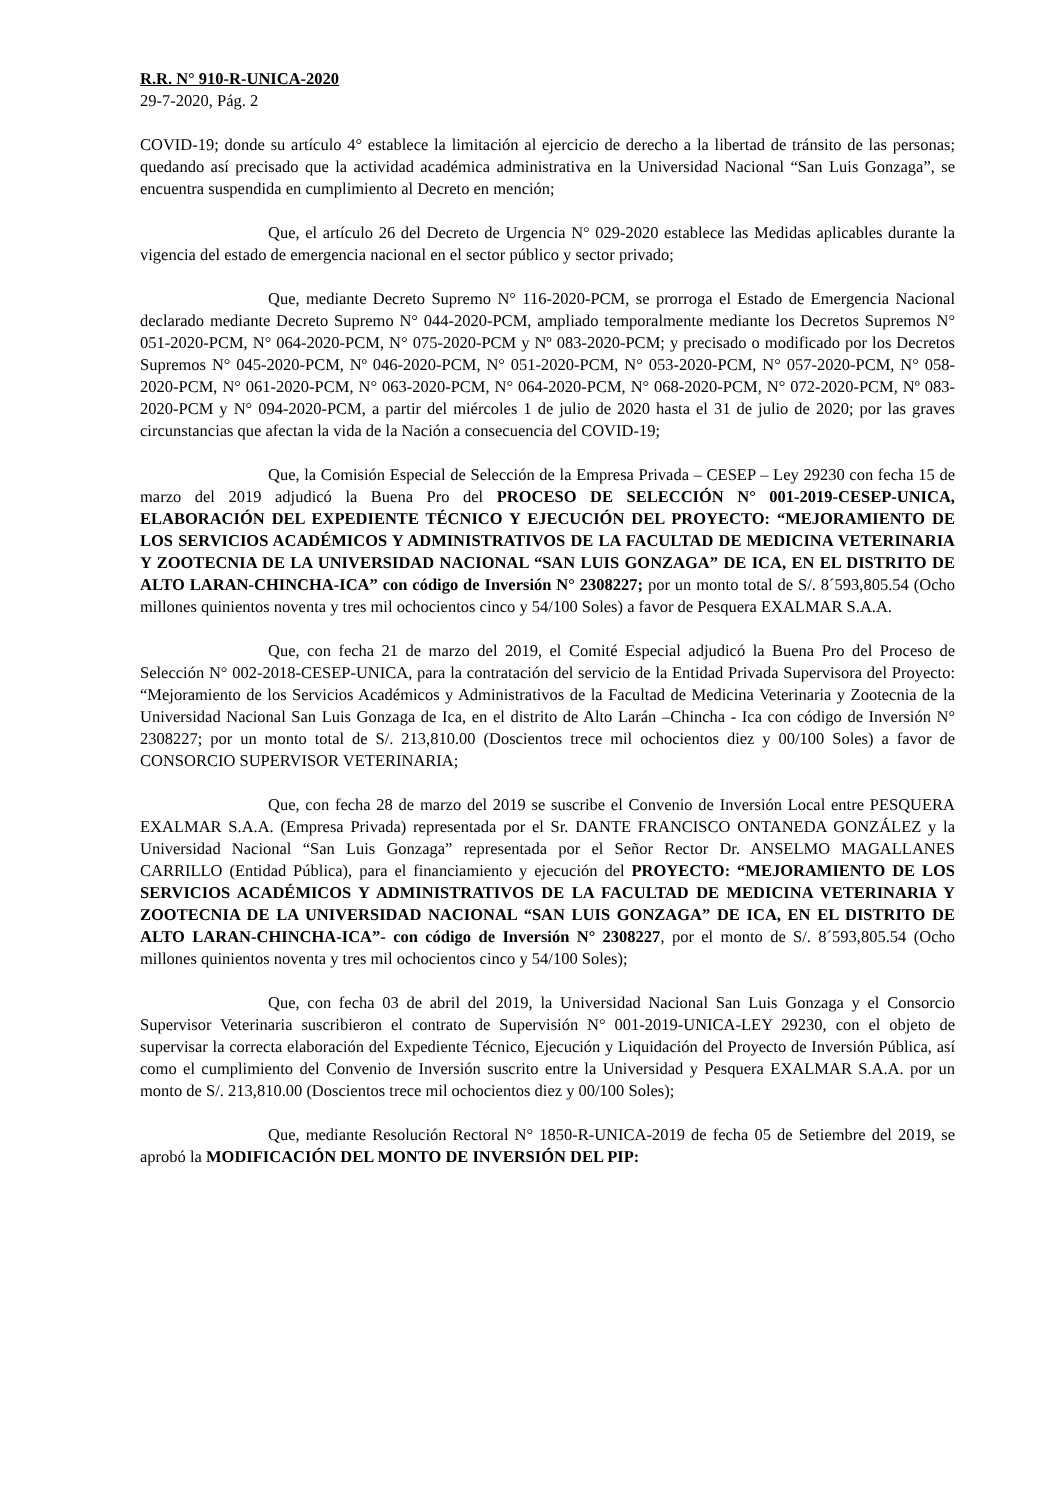R.R. N° 910-R-UNICA-2020
29-7-2020, Pág. 2
COVID-19; donde su artículo 4° establece la limitación al ejercicio de derecho a la libertad de tránsito de las personas; quedando así precisado que la actividad académica administrativa en la Universidad Nacional “San Luis Gonzaga”, se encuentra suspendida en cumplimiento al Decreto en mención;
Que, el artículo 26 del Decreto de Urgencia N° 029-2020 establece las Medidas aplicables durante la vigencia del estado de emergencia nacional en el sector público y sector privado;
Que, mediante Decreto Supremo N° 116-2020-PCM, se prorroga el Estado de Emergencia Nacional declarado mediante Decreto Supremo N° 044-2020-PCM, ampliado temporalmente mediante los Decretos Supremos N° 051-2020-PCM, N° 064-2020-PCM, N° 075-2020-PCM y Nº 083-2020-PCM; y precisado o modificado por los Decretos Supremos N° 045-2020-PCM, Nº 046-2020-PCM, N° 051-2020-PCM, N° 053-2020-PCM, N° 057-2020-PCM, N° 058-2020-PCM, N° 061-2020-PCM, N° 063-2020-PCM, N° 064-2020-PCM, N° 068-2020-PCM, N° 072-2020-PCM, Nº 083-2020-PCM y N° 094-2020-PCM, a partir del miércoles 1 de julio de 2020 hasta el 31 de julio de 2020; por las graves circunstancias que afectan la vida de la Nación a consecuencia del COVID-19;
Que, la Comisión Especial de Selección de la Empresa Privada – CESEP – Ley 29230 con fecha 15 de marzo del 2019 adjudicó la Buena Pro del PROCESO DE SELECCIÓN N° 001-2019-CESEP-UNICA, ELABORACIÓN DEL EXPEDIENTE TÉCNICO Y EJECUCIÓN DEL PROYECTO: “MEJORAMIENTO DE LOS SERVICIOS ACADÉMICOS Y ADMINISTRATIVOS DE LA FACULTAD DE MEDICINA VETERINARIA Y ZOOTECNIA DE LA UNIVERSIDAD NACIONAL “SAN LUIS GONZAGA” DE ICA, EN EL DISTRITO DE ALTO LARAN-CHINCHA-ICA” con código de Inversión N° 2308227; por un monto total de S/. 8´593,805.54 (Ocho millones quinientos noventa y tres mil ochocientos cinco y 54/100 Soles) a favor de Pesquera EXALMAR S.A.A.
Que, con fecha 21 de marzo del 2019, el Comité Especial adjudicó la Buena Pro del Proceso de Selección N° 002-2018-CESEP-UNICA, para la contratación del servicio de la Entidad Privada Supervisora del Proyecto: “Mejoramiento de los Servicios Académicos y Administrativos de la Facultad de Medicina Veterinaria y Zootecnia de la Universidad Nacional San Luis Gonzaga de Ica, en el distrito de Alto Larán –Chincha - Ica con código de Inversión N° 2308227; por un monto total de S/. 213,810.00 (Doscientos trece mil ochocientos diez y 00/100 Soles) a favor de CONSORCIO SUPERVISOR VETERINARIA;
Que, con fecha 28 de marzo del 2019 se suscribe el Convenio de Inversión Local entre PESQUERA EXALMAR S.A.A. (Empresa Privada) representada por el Sr. DANTE FRANCISCO ONTANEDA GONZÁLEZ y la Universidad Nacional “San Luis Gonzaga” representada por el Señor Rector Dr. ANSELMO MAGALLANES CARRILLO (Entidad Pública), para el financiamiento y ejecución del PROYECTO: “MEJORAMIENTO DE LOS SERVICIOS ACADÉMICOS Y ADMINISTRATIVOS DE LA FACULTAD DE MEDICINA VETERINARIA Y ZOOTECNIA DE LA UNIVERSIDAD NACIONAL “SAN LUIS GONZAGA” DE ICA, EN EL DISTRITO DE ALTO LARAN-CHINCHA-ICA”- con código de Inversión N° 2308227, por el monto de S/. 8´593,805.54 (Ocho millones quinientos noventa y tres mil ochocientos cinco y 54/100 Soles);
Que, con fecha 03 de abril del 2019, la Universidad Nacional San Luis Gonzaga y el Consorcio Supervisor Veterinaria suscribieron el contrato de Supervisión N° 001-2019-UNICA-LEY 29230, con el objeto de supervisar la correcta elaboración del Expediente Técnico, Ejecución y Liquidación del Proyecto de Inversión Pública, así como el cumplimiento del Convenio de Inversión suscrito entre la Universidad y Pesquera EXALMAR S.A.A. por un monto de S/. 213,810.00 (Doscientos trece mil ochocientos diez y 00/100 Soles);
Que, mediante Resolución Rectoral N° 1850-R-UNICA-2019 de fecha 05 de Setiembre del 2019, se aprobó la MODIFICACIÓN DEL MONTO DE INVERSIÓN DEL PIP: